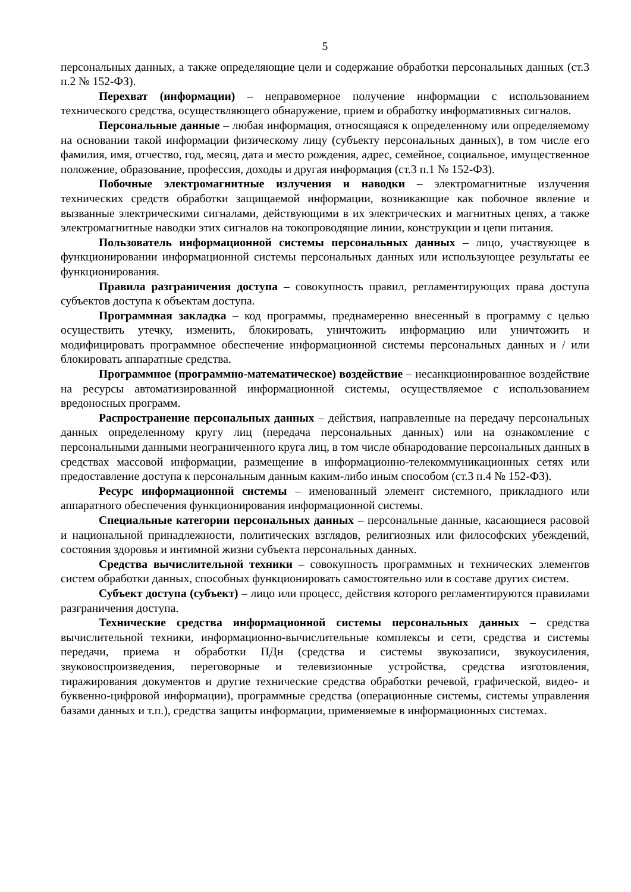5
персональных данных, а также определяющие цели и содержание обработки персональных данных (ст.3 п.2 № 152-ФЗ).
Перехват (информации) – неправомерное получение информации с использованием технического средства, осуществляющего обнаружение, прием и обработку информативных сигналов.
Персональные данные – любая информация, относящаяся к определенному или определяемому на основании такой информации физическому лицу (субъекту персональных данных), в том числе его фамилия, имя, отчество, год, месяц, дата и место рождения, адрес, семейное, социальное, имущественное положение, образование, профессия, доходы и другая информация (ст.3 п.1 № 152-ФЗ).
Побочные электромагнитные излучения и наводки – электромагнитные излучения технических средств обработки защищаемой информации, возникающие как побочное явление и вызванные электрическими сигналами, действующими в их электрических и магнитных цепях, а также электромагнитные наводки этих сигналов на токопроводящие линии, конструкции и цепи питания.
Пользователь информационной системы персональных данных – лицо, участвующее в функционировании информационной системы персональных данных или использующее результаты ее функционирования.
Правила разграничения доступа – совокупность правил, регламентирующих права доступа субъектов доступа к объектам доступа.
Программная закладка – код программы, преднамеренно внесенный в программу с целью осуществить утечку, изменить, блокировать, уничтожить информацию или уничтожить и модифицировать программное обеспечение информационной системы персональных данных и / или блокировать аппаратные средства.
Программное (программно-математическое) воздействие – несанкционированное воздействие на ресурсы автоматизированной информационной системы, осуществляемое с использованием вредоносных программ.
Распространение персональных данных – действия, направленные на передачу персональных данных определенному кругу лиц (передача персональных данных) или на ознакомление с персональными данными неограниченного круга лиц, в том числе обнародование персональных данных в средствах массовой информации, размещение в информационно-телекоммуникационных сетях или предоставление доступа к персональным данным каким-либо иным способом (ст.3 п.4 № 152-ФЗ).
Ресурс информационной системы – именованный элемент системного, прикладного или аппаратного обеспечения функционирования информационной системы.
Специальные категории персональных данных – персональные данные, касающиеся расовой и национальной принадлежности, политических взглядов, религиозных или философских убеждений, состояния здоровья и интимной жизни субъекта персональных данных.
Средства вычислительной техники – совокупность программных и технических элементов систем обработки данных, способных функционировать самостоятельно или в составе других систем.
Субъект доступа (субъект) – лицо или процесс, действия которого регламентируются правилами разграничения доступа.
Технические средства информационной системы персональных данных – средства вычислительной техники, информационно-вычислительные комплексы и сети, средства и системы передачи, приема и обработки ПДн (средства и системы звукозаписи, звукоусиления, звуковоспроизведения, переговорные и телевизионные устройства, средства изготовления, тиражирования документов и другие технические средства обработки речевой, графической, видео- и буквенно-цифровой информации), программные средства (операционные системы, системы управления базами данных и т.п.), средства защиты информации, применяемые в информационных системах.